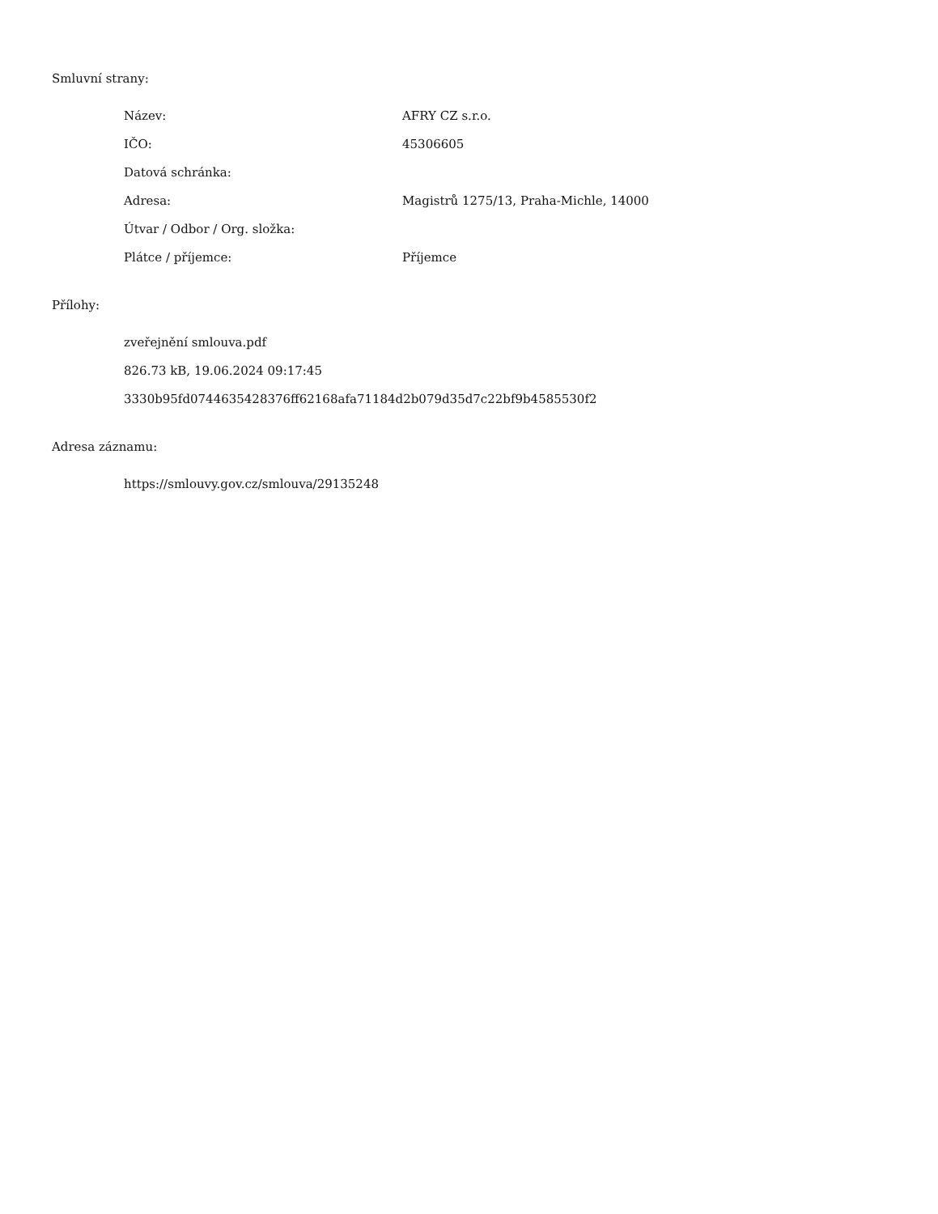Smluvní strany:
| Název: | AFRY CZ s.r.o. |
| IČO: | 45306605 |
| Datová schránka: | |
| Adresa: | Magistrů 1275/13, Praha-Michle, 14000 |
| Útvar / Odbor / Org. složka: | |
| Plátce / příjemce: | Příjemce |
Přílohy:
zveřejnění smlouva.pdf
826.73 kB, 19.06.2024 09:17:45
3330b95fd0744635428376ff62168afa71184d2b079d35d7c22bf9b4585530f2
Adresa záznamu:
https://smlouvy.gov.cz/smlouva/29135248